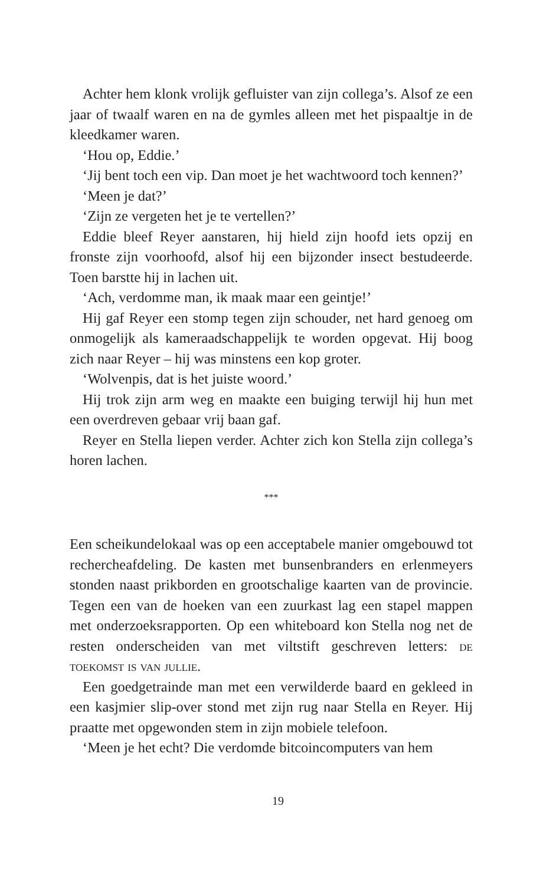Achter hem klonk vrolijk gefluister van zijn collega’s. Alsof ze een jaar of twaalf waren en na de gymles alleen met het pispaaltje in de kleedkamer waren.
‘Hou op, Eddie.’
‘Jij bent toch een vip. Dan moet je het wachtwoord toch kennen?’
‘Meen je dat?’
‘Zijn ze vergeten het je te vertellen?’
Eddie bleef Reyer aanstaren, hij hield zijn hoofd iets opzij en fronste zijn voorhoofd, alsof hij een bijzonder insect bestudeerde. Toen barstte hij in lachen uit.
‘Ach, verdomme man, ik maak maar een geintje!’
Hij gaf Reyer een stomp tegen zijn schouder, net hard genoeg om onmogelijk als kameraadschappelijk te worden opgevat. Hij boog zich naar Reyer – hij was minstens een kop groter.
‘Wolvenpis, dat is het juiste woord.’
Hij trok zijn arm weg en maakte een buiging terwijl hij hun met een overdreven gebaar vrij baan gaf.
Reyer en Stella liepen verder. Achter zich kon Stella zijn collega’s horen lachen.
***
Een scheikundelokaal was op een acceptabele manier omgebouwd tot rechercheafdeling. De kasten met bunsenbranders en erlenmeyers stonden naast prikborden en grootschalige kaarten van de provincie. Tegen een van de hoeken van een zuurkast lag een stapel mappen met onderzoeksrapporten. Op een whiteboard kon Stella nog net de resten onderscheiden van met viltstift geschreven letters: de toekomst is van jullie.
Een goedgetrainde man met een verwilderde baard en gekleed in een kasjmier slip-over stond met zijn rug naar Stella en Reyer. Hij praatte met opgewonden stem in zijn mobiele telefoon.
‘Meen je het echt? Die verdomde bitcoincomputers van hem
19